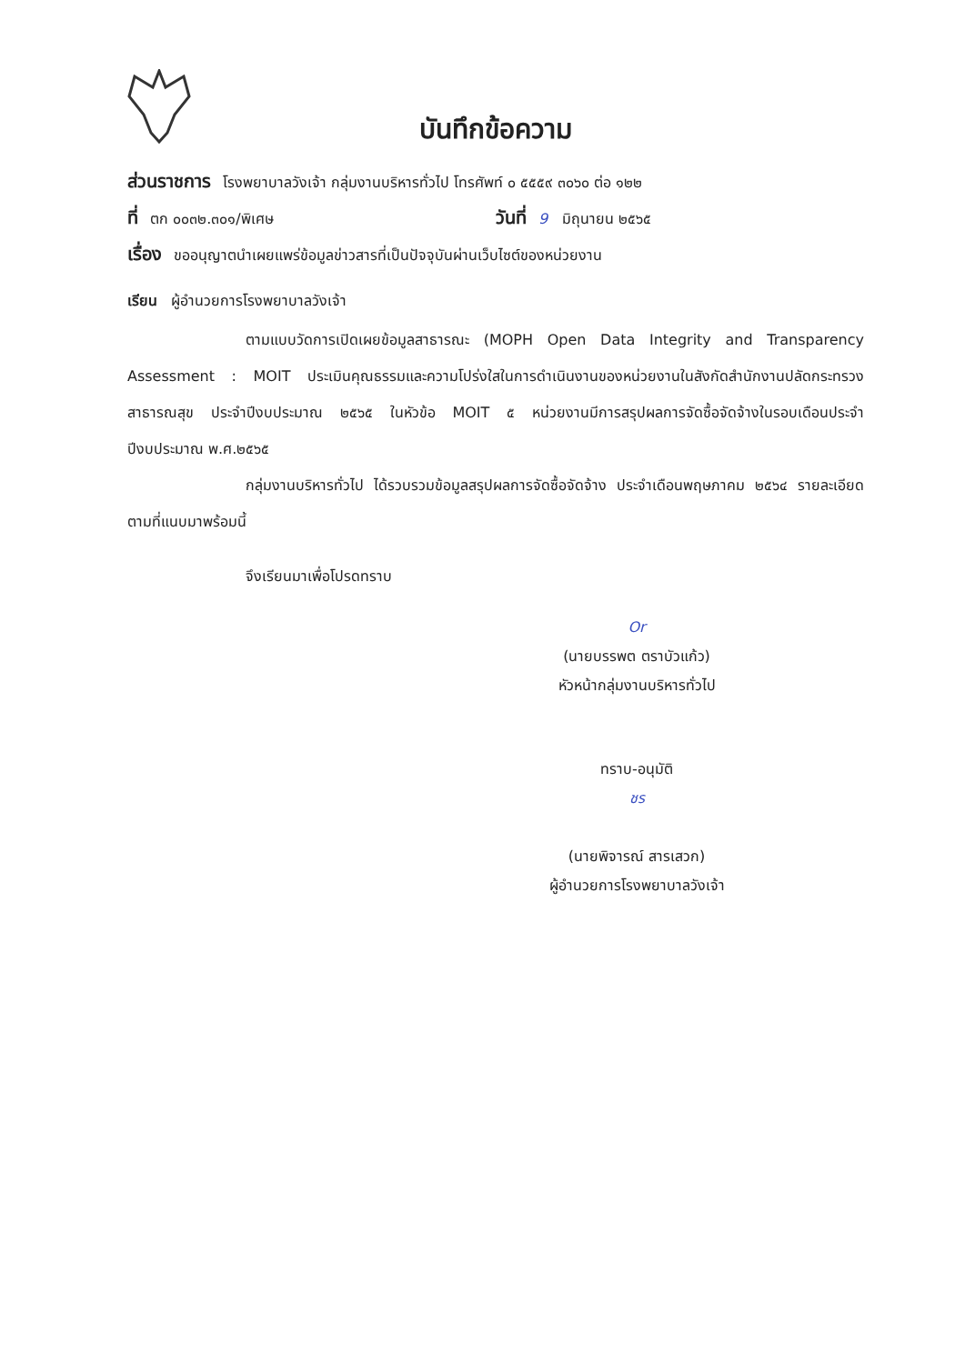บันทึกข้อความ
ส่วนราชการ โรงพยาบาลวังเจ้า กลุ่มงานบริหารทั่วไป โทรศัพท์ ๐ ๕๕๕๙ ๓๐๖๐ ต่อ ๑๒๒
ที่ ตก ๐๐๓๒.๓๐๑/พิเศษ วันที่ 9 มิถุนายน ๒๕๖๕
เรื่อง ขออนุญาตนำเผยแพร่ข้อมูลข่าวสารที่เป็นปัจจุบันผ่านเว็บไซต์ของหน่วยงาน
เรียน ผู้อำนวยการโรงพยาบาลวังเจ้า
ตามแบบวัดการเปิดเผยข้อมูลสาธารณะ (MOPH Open Data Integrity and Transparency Assessment : MOIT ประเมินคุณธรรมและความโปร่งใสในการดำเนินงานของหน่วยงานในสังกัดสำนักงานปลัดกระทรวงสาธารณสุข ประจำปีงบประมาณ ๒๕๖๕ ในหัวข้อ MOIT ๕ หน่วยงานมีการสรุปผลการจัดซื้อจัดจ้างในรอบเดือนประจำปีงบประมาณ พ.ศ.๒๕๖๕
กลุ่มงานบริหารทั่วไป ได้รวบรวมข้อมูลสรุปผลการจัดซื้อจัดจ้าง ประจำเดือนพฤษภาคม ๒๕๖๔ รายละเอียดตามที่แนบมาพร้อมนี้
จึงเรียนมาเพื่อโปรดทราบ
Or
(นายบรรพต ตราบัวแก้ว)
หัวหน้ากลุ่มงานบริหารทั่วไป
ทราบ-อนุมัติ
ชร
(นายพิจารณ์ สารเสวก)
ผู้อำนวยการโรงพยาบาลวังเจ้า